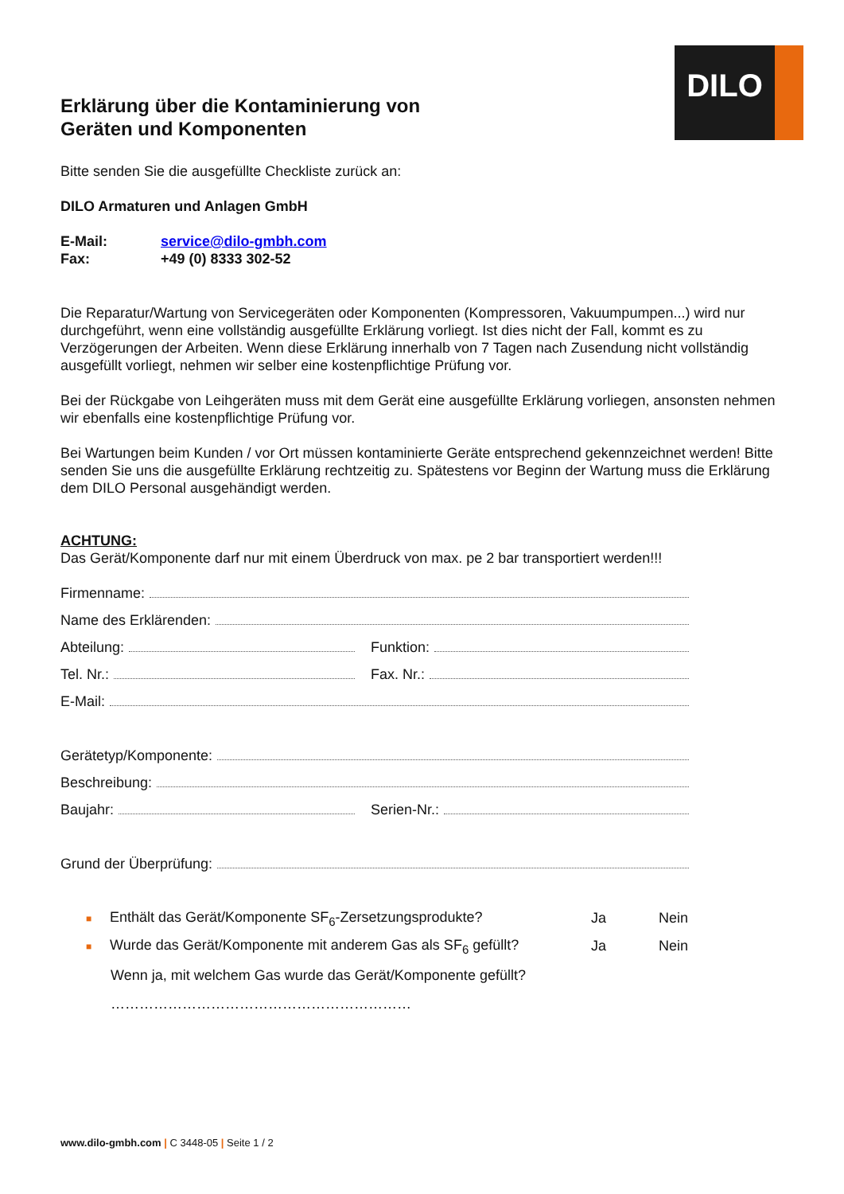DILO
Erklärung über die Kontaminierung von
Geräten und Komponenten
Bitte senden Sie die ausgefüllte Checkliste zurück an:
DILO Armaturen und Anlagen GmbH
E-Mail: service@dilo-gmbh.com
Fax: +49 (0) 8333 302-52
Die Reparatur/Wartung von Servicegeräten oder Komponenten (Kompressoren, Vakuumpumpen...) wird nur durchgeführt, wenn eine vollständig ausgefüllte Erklärung vorliegt. Ist dies nicht der Fall, kommt es zu Verzögerungen der Arbeiten. Wenn diese Erklärung innerhalb von 7 Tagen nach Zusendung nicht vollständig ausgefüllt vorliegt, nehmen wir selber eine kostenpflichtige Prüfung vor.
Bei der Rückgabe von Leihgeräten muss mit dem Gerät eine ausgefüllte Erklärung vorliegen, ansonsten nehmen wir ebenfalls eine kostenpflichtige Prüfung vor.
Bei Wartungen beim Kunden / vor Ort müssen kontaminierte Geräte entsprechend gekennzeichnet werden! Bitte senden Sie uns die ausgefüllte Erklärung rechtzeitig zu. Spätestens vor Beginn der Wartung muss die Erklärung dem DILO Personal ausgehändigt werden.
ACHTUNG:
Das Gerät/Komponente darf nur mit einem Überdruck von max. pe 2 bar transportiert werden!!!
Firmenname:
Name des Erklärenden:
Abteilung:
Funktion:
Tel. Nr.:
Fax. Nr.:
E-Mail:
Gerätetyp/Komponente:
Beschreibung:
Baujahr:
Serien-Nr.:
Grund der Überprüfung:
■ Enthält das Gerät/Komponente SF<sub>6</sub>-Zersetzungsprodukte? Ja Nein
■ Wurde das Gerät/Komponente mit anderem Gas als SF<sub>6</sub> gefüllt? Ja Nein
Wenn ja, mit welchem Gas wurde das Gerät/Komponente gefüllt?
………………………………………………………
www.dilo-gmbh.com | C 3448-05 | Seite 1 / 2